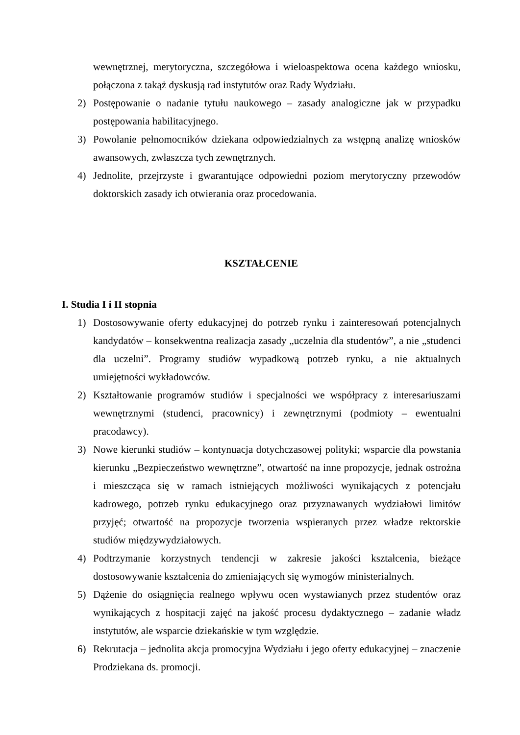wewnętrznej, merytoryczna, szczegółowa i wieloaspektowa ocena każdego wniosku, połączona z takąż dyskusją rad instytutów oraz Rady Wydziału.
2) Postępowanie o nadanie tytułu naukowego – zasady analogiczne jak w przypadku postępowania habilitacyjnego.
3) Powołanie pełnomocników dziekana odpowiedzialnych za wstępną analizę wniosków awansowych, zwłaszcza tych zewnętrznych.
4) Jednolite, przejrzyste i gwarantujące odpowiedni poziom merytoryczny przewodów doktorskich zasady ich otwierania oraz procedowania.
KSZTAŁCENIE
I. Studia I i II stopnia
1) Dostosowywanie oferty edukacyjnej do potrzeb rynku i zainteresowań potencjalnych kandydatów – konsekwentna realizacja zasady „uczelnia dla studentów”, a nie „studenci dla uczelni”. Programy studiów wypadkową potrzeb rynku, a nie aktualnych umiejętności wykładowców.
2) Kształtowanie programów studiów i specjalności we współpracy z interesariuszami wewnętrznymi (studenci, pracownicy) i zewnętrznymi (podmioty – ewentualni pracodawcy).
3) Nowe kierunki studiów – kontynuacja dotychczasowej polityki; wsparcie dla powstania kierunku „Bezpieczeństwo wewnętrzne”, otwartość na inne propozycje, jednak ostrożna i mieszcząca się w ramach istniejących możliwości wynikających z potencjału kadrowego, potrzeb rynku edukacyjnego oraz przyznawanych wydziałowi limitów przyjęć; otwartość na propozycje tworzenia wspieranych przez władze rektorskie studiów międzywydziałowych.
4) Podtrzymanie korzystnych tendencji w zakresie jakości kształcenia, bieżące dostosowywanie kształcenia do zmieniających się wymogów ministerialnych.
5) Dążenie do osiągnięcia realnego wpływu ocen wystawianych przez studentów oraz wynikających z hospitacji zajęć na jakość procesu dydaktycznego – zadanie władz instytutów, ale wsparcie dziekańskie w tym względzie.
6) Rekrutacja – jednolita akcja promocyjna Wydziału i jego oferty edukacyjnej – znaczenie Prodziekana ds. promocji.